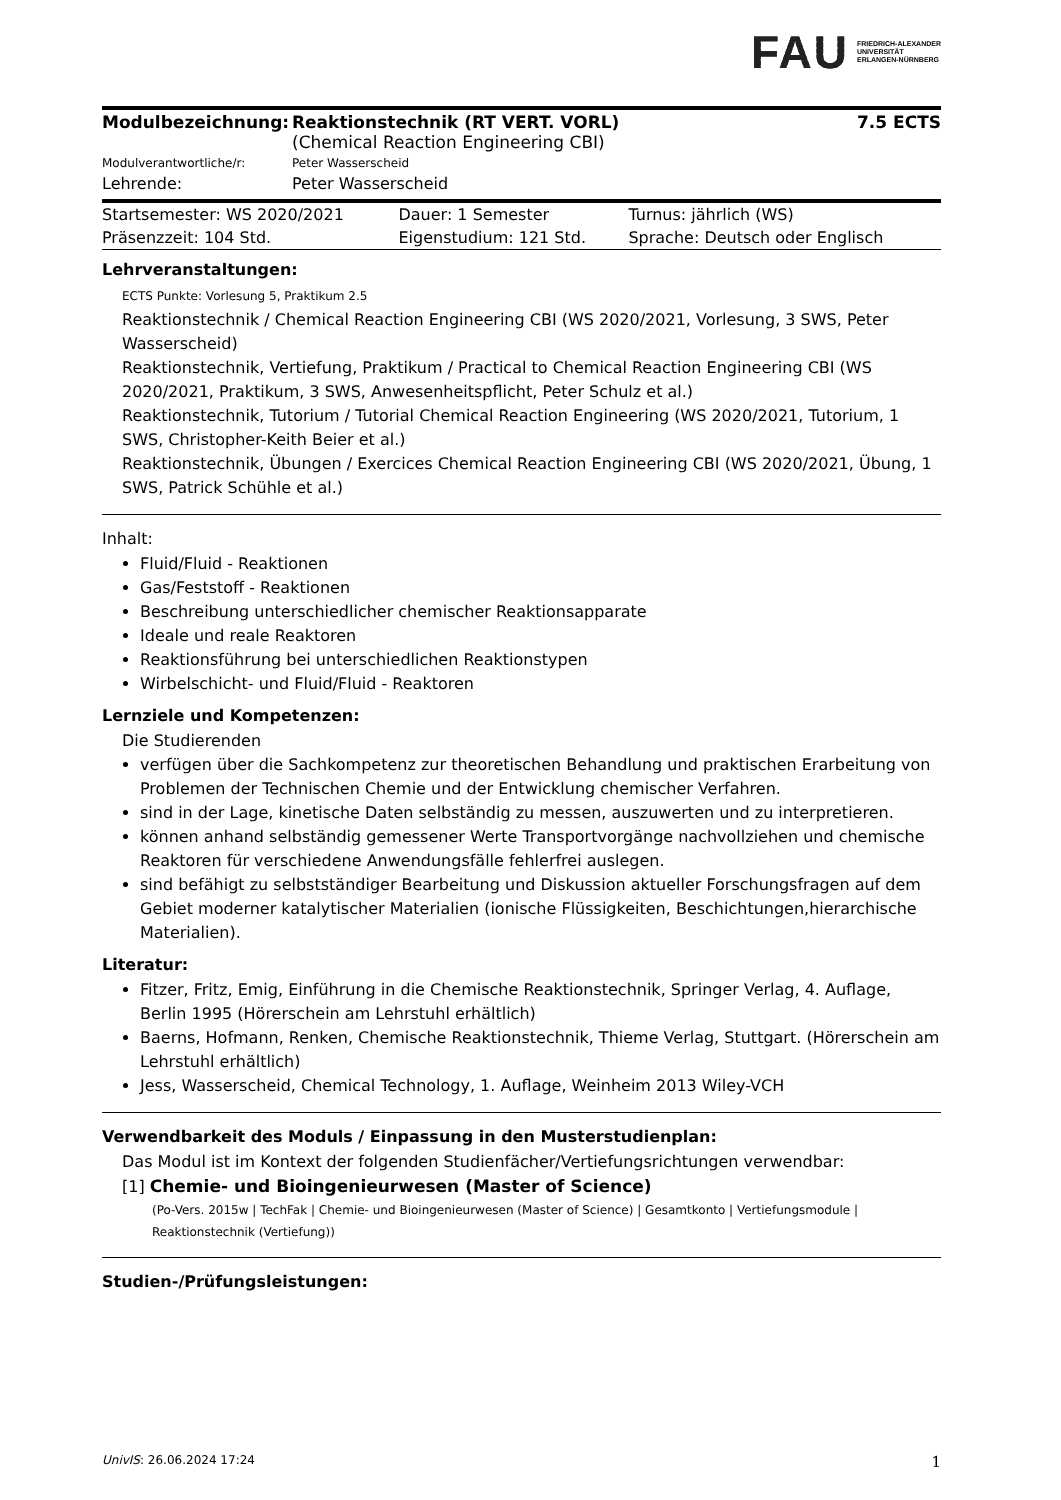FAU FRIEDRICH-ALEXANDER
UNIVERSITÄT
ERLANGEN-NÜRNBERG
| Modulbezeichnung: | Reaktionstechnik (RT VERT. VORL) (Chemical Reaction Engineering CBI) | 7.5 ECTS |
| Modulverantwortliche/r: | Peter Wasserscheid | |
| Lehrende: | Peter Wasserscheid | |
| Startsemester: WS 2020/2021 | Dauer: 1 Semester | Turnus: jährlich (WS) |
| Präsenzzeit: 104 Std. | Eigenstudium: 121 Std. | Sprache: Deutsch oder Englisch |
Lehrveranstaltungen:
ECTS Punkte: Vorlesung 5, Praktikum 2.5
Reaktionstechnik / Chemical Reaction Engineering CBI (WS 2020/2021, Vorlesung, 3 SWS, Peter Wasserscheid)
Reaktionstechnik, Vertiefung, Praktikum / Practical to Chemical Reaction Engineering CBI (WS 2020/2021, Praktikum, 3 SWS, Anwesenheitspflicht, Peter Schulz et al.)
Reaktionstechnik, Tutorium / Tutorial Chemical Reaction Engineering (WS 2020/2021, Tutorium, 1 SWS, Christopher-Keith Beier et al.)
Reaktionstechnik, Übungen / Exercices Chemical Reaction Engineering CBI (WS 2020/2021, Übung, 1 SWS, Patrick Schühle et al.)
Inhalt:
Fluid/Fluid - Reaktionen
Gas/Feststoff - Reaktionen
Beschreibung unterschiedlicher chemischer Reaktionsapparate
Ideale und reale Reaktoren
Reaktionsführung bei unterschiedlichen Reaktionstypen
Wirbelschicht- und Fluid/Fluid - Reaktoren
Lernziele und Kompetenzen:
Die Studierenden
verfügen über die Sachkompetenz zur theoretischen Behandlung und praktischen Erarbeitung von Problemen der Technischen Chemie und der Entwicklung chemischer Verfahren.
sind in der Lage, kinetische Daten selbständig zu messen, auszuwerten und zu interpretieren.
können anhand selbständig gemessener Werte Transportvorgänge nachvollziehen und chemische Reaktoren für verschiedene Anwendungsfälle fehlerfrei auslegen.
sind befähigt zu selbstständiger Bearbeitung und Diskussion aktueller Forschungsfragen auf dem Gebiet moderner katalytischer Materialien (ionische Flüssigkeiten, Beschichtungen,hierarchische Materialien).
Literatur:
Fitzer, Fritz, Emig, Einführung in die Chemische Reaktionstechnik, Springer Verlag, 4. Auflage, Berlin 1995 (Hörerschein am Lehrstuhl erhältlich)
Baerns, Hofmann, Renken, Chemische Reaktionstechnik, Thieme Verlag, Stuttgart. (Hörerschein am Lehrstuhl erhältlich)
Jess, Wasserscheid, Chemical Technology, 1. Auflage, Weinheim 2013 Wiley-VCH
Verwendbarkeit des Moduls / Einpassung in den Musterstudienplan:
Das Modul ist im Kontext der folgenden Studienfächer/Vertiefungsrichtungen verwendbar:
[1] Chemie- und Bioingenieurwesen (Master of Science)
(Po-Vers. 2015w | TechFak | Chemie- und Bioingenieurwesen (Master of Science) | Gesamtkonto | Vertiefungsmodule | Reaktionstechnik (Vertiefung))
Studien-/Prüfungsleistungen:
UnivIS: 26.06.2024 17:24 1